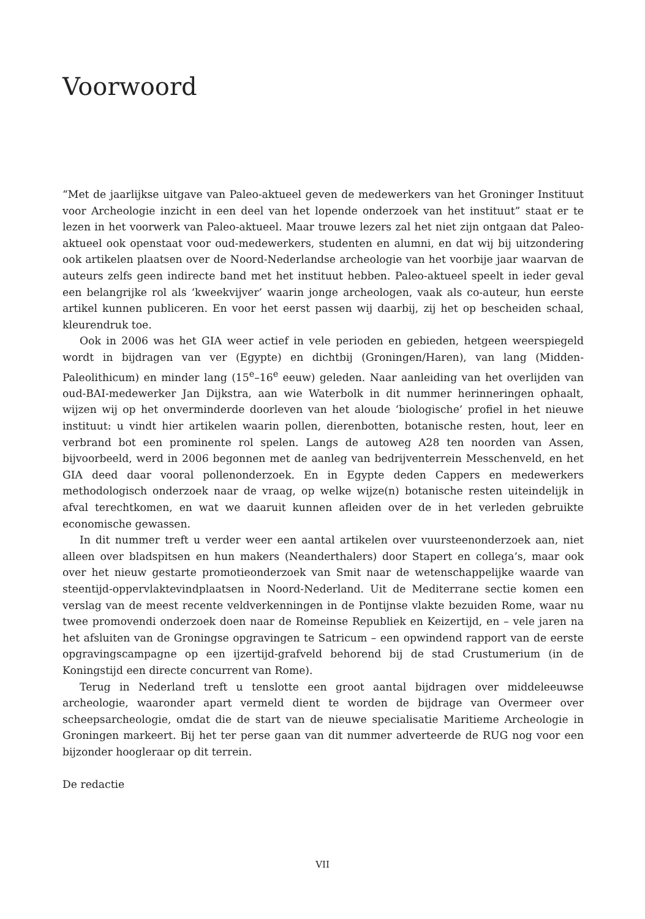Voorwoord
“Met de jaarlijkse uitgave van Paleo-aktueel geven de medewerkers van het Groninger Instituut voor Archeologie inzicht in een deel van het lopende onderzoek van het instituut” staat er te lezen in het voorwerk van Paleo-aktueel. Maar trouwe lezers zal het niet zijn ontgaan dat Paleo-aktueel ook openstaat voor oud-medewerkers, studenten en alumni, en dat wij bij uitzondering ook artikelen plaatsen over de Noord-Nederlandse archeologie van het voorbije jaar waarvan de auteurs zelfs geen indirecte band met het instituut hebben. Paleo-aktueel speelt in ieder geval een belangrijke rol als ‘kweekvijver’ waarin jonge archeologen, vaak als co-auteur, hun eerste artikel kunnen publiceren. En voor het eerst passen wij daarbij, zij het op bescheiden schaal, kleurendruk toe.
Ook in 2006 was het GIA weer actief in vele perioden en gebieden, hetgeen weerspiegeld wordt in bijdragen van ver (Egypte) en dichtbij (Groningen/Haren), van lang (Midden-Paleolithicum) en minder lang (15<sup>e</sup>–16<sup>e</sup> eeuw) geleden. Naar aanleiding van het overlijden van oud-BAI-medewerker Jan Dijkstra, aan wie Waterbolk in dit nummer herinneringen ophaalt, wijzen wij op het onverminderde doorleven van het aloude ‘biologische’ profiel in het nieuwe instituut: u vindt hier artikelen waarin pollen, dierenbotten, botanische resten, hout, leer en verbrand bot een prominente rol spelen. Langs de autoweg A28 ten noorden van Assen, bijvoorbeeld, werd in 2006 begonnen met de aanleg van bedrijventerrein Messchenveld, en het GIA deed daar vooral pollenonderzoek. En in Egypte deden Cappers en medewerkers methodologisch onderzoek naar de vraag, op welke wijze(n) botanische resten uiteindelijk in afval terechtkomen, en wat we daaruit kunnen afleiden over de in het verleden gebruikte economische gewassen.
In dit nummer treft u verder weer een aantal artikelen over vuursteenonderzoek aan, niet alleen over bladspitsen en hun makers (Neanderthalers) door Stapert en collega’s, maar ook over het nieuw gestarte promotieonderzoek van Smit naar de wetenschappelijke waarde van steentijd-oppervlaktevindplaatsen in Noord-Nederland. Uit de Mediterrane sectie komen een verslag van de meest recente veldverkenningen in de Pontijnse vlakte bezuiden Rome, waar nu twee promovendi onderzoek doen naar de Romeinse Republiek en Keizertijd, en – vele jaren na het afsluiten van de Groningse opgravingen te Satricum – een opwindend rapport van de eerste opgravingscampagne op een ijzertijd-grafveld behorend bij de stad Crustumerium (in de Koningstijd een directe concurrent van Rome).
Terug in Nederland treft u tenslotte een groot aantal bijdragen over middeleeuwse archeologie, waaronder apart vermeld dient te worden de bijdrage van Overmeer over scheepsarcheologie, omdat die de start van de nieuwe specialisatie Maritieme Archeologie in Groningen markeert. Bij het ter perse gaan van dit nummer adverteerde de RUG nog voor een bijzonder hoogleraar op dit terrein.
De redactie
VII